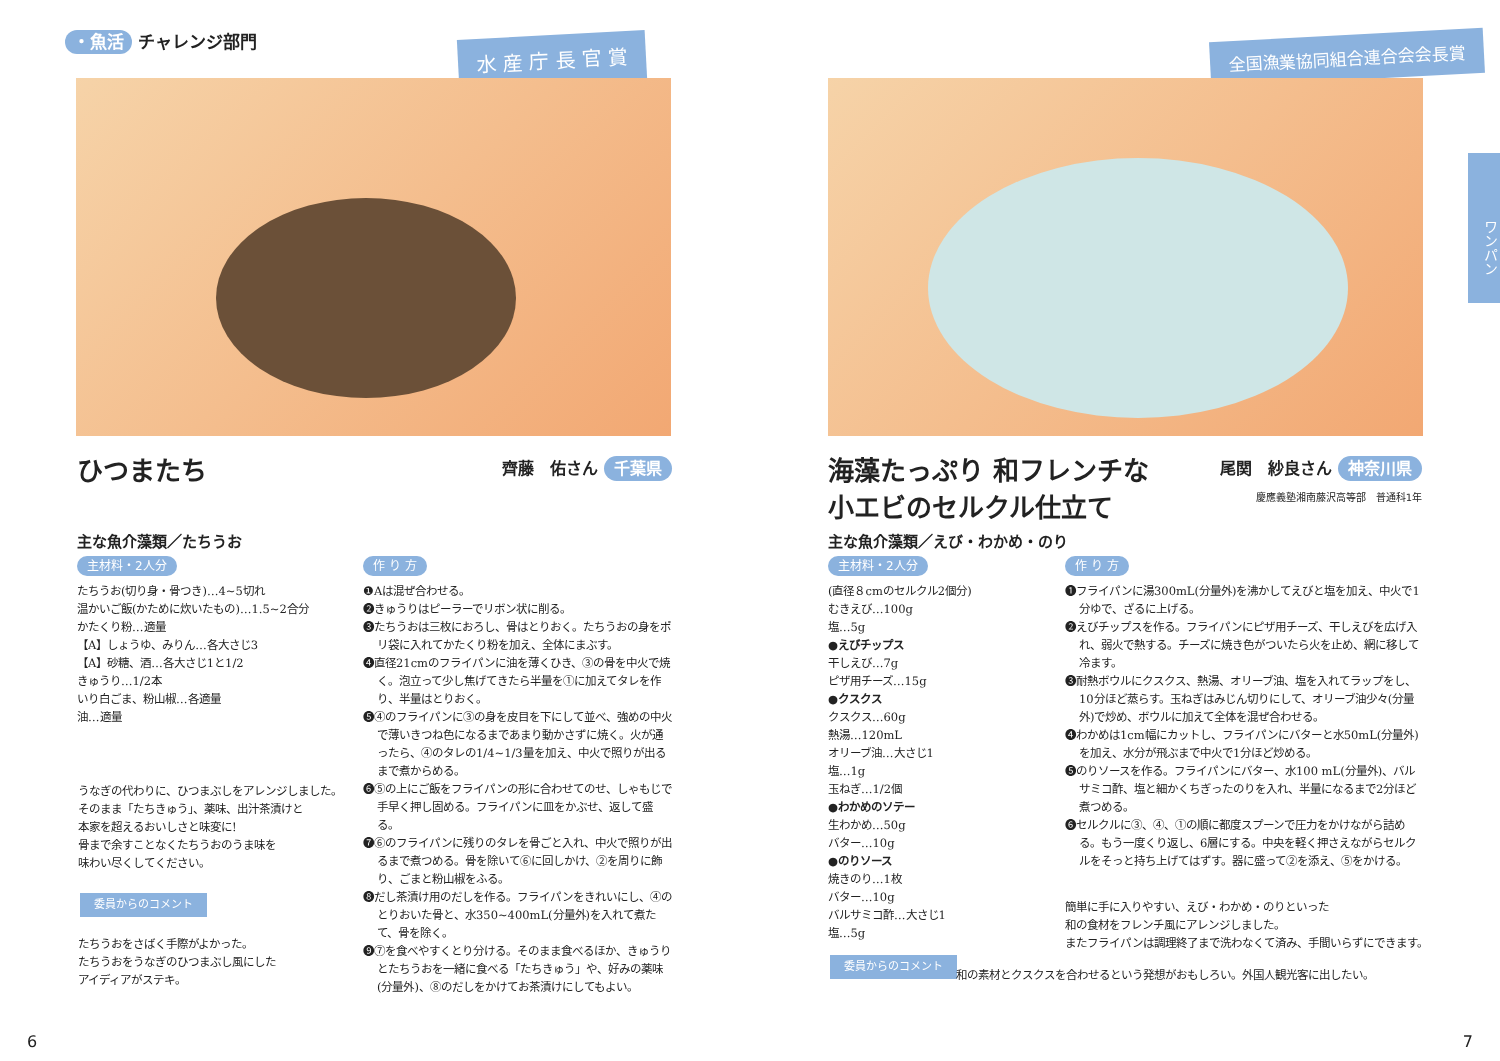・魚活 チャレンジ部門 水 産 庁 長 官 賞
ひつまたち 齊藤　佑さん 千葉県
主な魚介藻類／たちうお
主材料・2人分
たちうお(切り身・骨つき)…4~5切れ
温かいご飯(かために炊いたもの)…1.5~2合分
かたくり粉…適量
【A】しょうゆ、みりん…各大さじ3
【A】砂糖、酒…各大さじ1と1/2
きゅうり…1/2本
いり白ごま、粉山椒…各適量
油…適量
作 り 方
❶Aは混ぜ合わせる。
❷きゅうりはピーラーでリボン状に削る。
❸たちうおは三枚におろし、骨はとりおく。たちうおの身をポリ袋に入れてかたくり粉を加え、全体にまぶす。
❹直径21cmのフライパンに油を薄くひき、③の骨を中火で焼く。泡立って少し焦げてきたら半量を①に加えてタレを作り、半量はとりおく。
❺④のフライパンに③の身を皮目を下にして並べ、強めの中火で薄いきつね色になるまであまり動かさずに焼く。火が通ったら、④のタレの1/4~1/3量を加え、中火で照りが出るまで煮からめる。
❻⑤の上にご飯をフライパンの形に合わせてのせ、しゃもじで手早く押し固める。フライパンに皿をかぶせ、返して盛る。
❼⑥のフライパンに残りのタレを骨ごと入れ、中火で照りが出るまで煮つめる。骨を除いて⑥に回しかけ、②を周りに飾り、ごまと粉山椒をふる。
❽だし茶漬け用のだしを作る。フライパンをきれいにし、④のとりおいた骨と、水350~400mL(分量外)を入れて煮たて、骨を除く。
❾⑦を食べやすくとり分ける。そのまま食べるほか、きゅうりとたちうおを一緒に食べる「たちきゅう」や、好みの薬味(分量外)、⑧のだしをかけてお茶漬けにしてもよい。
うなぎの代わりに、ひつまぶしをアレンジしました。
そのまま「たちきゅう」、薬味、出汁茶漬けと
本家を超えるおいしさと味変に!
骨まで余すことなくたちうおのうま味を
味わい尽くしてください。
委員からのコメント
たちうおをさばく手際がよかった。
たちうおをうなぎのひつまぶし風にした
アイディアがステキ。
6
全国漁業協同組合連合会会長賞
ワンパン
海藻たっぷり 和フレンチな
小エビのセルクル仕立て
尾関　紗良さん 神奈川県
慶應義塾湘南藤沢高等部　普通科1年
主な魚介藻類／えび・わかめ・のり
主材料・2人分
(直径８cmのセルクル2個分)
むきえび…100g
塩…5g
●えびチップス
干しえび…7g
ピザ用チーズ…15g
●クスクス
クスクス…60g
熱湯…120mL
オリーブ油…大さじ1
塩…1g
玉ねぎ…1/2個
●わかめのソテー
生わかめ…50g
バター…10g
●のりソース
焼きのり…1枚
バター…10g
バルサミコ酢…大さじ1
塩…5g
作 り 方
❶フライパンに湯300mL(分量外)を沸かしてえびと塩を加え、中火で1分ゆで、ざるに上げる。
❷えびチップスを作る。フライパンにピザ用チーズ、干しえびを広げ入れ、弱火で熱する。チーズに焼き色がついたら火を止め、網に移して冷ます。
❸耐熱ボウルにクスクス、熱湯、オリーブ油、塩を入れてラップをし、10分ほど蒸らす。玉ねぎはみじん切りにして、オリーブ油少々(分量外)で炒め、ボウルに加えて全体を混ぜ合わせる。
❹わかめは1cm幅にカットし、フライパンにバターと水50mL(分量外)を加え、水分が飛ぶまで中火で1分ほど炒める。
❺のりソースを作る。フライパンにバター、水100 mL(分量外)、バルサミコ酢、塩と細かくちぎったのりを入れ、半量になるまで2分ほど煮つめる。
❻セルクルに③、④、①の順に都度スプーンで圧力をかけながら詰める。もう一度くり返し、6層にする。中央を軽く押さえながらセルクルをそっと持ち上げてはずす。器に盛って②を添え、⑤をかける。
簡単に手に入りやすい、えび・わかめ・のりといった
和の食材をフレンチ風にアレンジしました。
またフライパンは調理終了まで洗わなくて済み、手間いらずにできます。
委員からのコメント
和の素材とクスクスを合わせるという発想がおもしろい。外国人観光客に出したい。
7